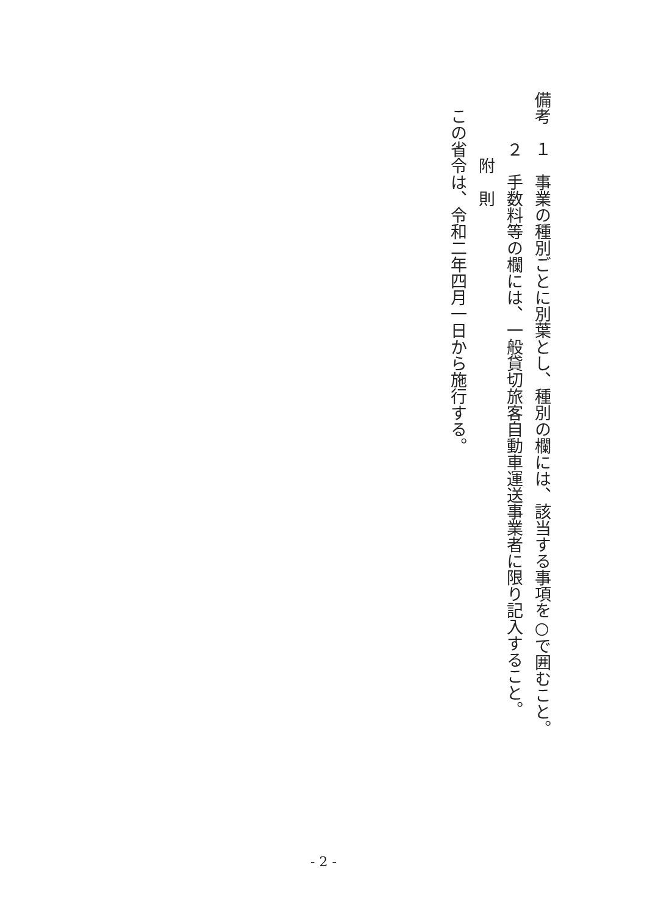備考　１　事業の種別ごとに別葉とし、種別の欄には、該当する事項を○で囲むこと。
　　　２　手数料等の欄には、一般貸切旅客自動車運送事業者に限り記入すること。
　　　　附　則
　この省令は、令和二年四月一日から施行する。
- 2 -